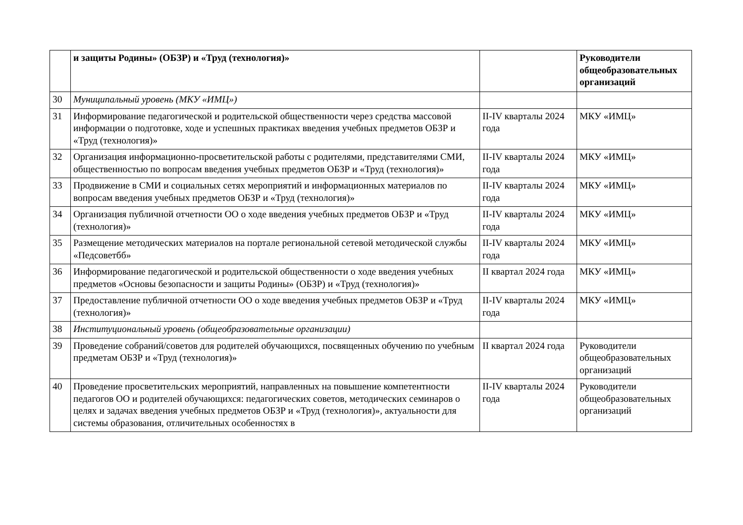| | и защиты Родины» (ОБЗР) и «Труд (технология)» | | Руководители общеобразовательных организаций |
| 30 | Муниципальный уровень (МКУ «ИМЦ») | | |
| 31 | Информирование педагогической и родительской общественности через средства массовой информации о подготовке, ходе и успешных практиках введения учебных предметов ОБЗР и «Труд (технология)» | II-IV кварталы 2024 года | МКУ «ИМЦ» |
| 32 | Организация информационно-просветительской работы с родителями, представителями СМИ, общественностью по вопросам введения учебных предметов ОБЗР и «Труд (технология)» | II-IV кварталы 2024 года | МКУ «ИМЦ» |
| 33 | Продвижение в СМИ и социальных сетях мероприятий и информационных материалов по вопросам введения учебных предметов ОБЗР и «Труд (технология)» | II-IV кварталы 2024 года | МКУ «ИМЦ» |
| 34 | Организация публичной отчетности ОО о ходе введения учебных предметов ОБЗР и «Труд (технология)» | II-IV кварталы 2024 года | МКУ «ИМЦ» |
| 35 | Размещение методических материалов на портале региональной сетевой методической службы «Педсоветбб» | II-IV кварталы 2024 года | МКУ «ИМЦ» |
| 36 | Информирование педагогической и родительской общественности о ходе введения учебных предметов «Основы безопасности и защиты Родины» (ОБЗР) и «Труд (технология)» | II квартал 2024 года | МКУ «ИМЦ» |
| 37 | Предоставление публичной отчетности ОО о ходе введения учебных предметов ОБЗР и «Труд (технология)» | II-IV кварталы 2024 года | МКУ «ИМЦ» |
| 38 | Институциональный уровень (общеобразовательные организации) | | |
| 39 | Проведение собраний/советов для родителей обучающихся, посвященных обучению по учебным предметам ОБЗР и «Труд (технология)» | II квартал 2024 года | Руководители общеобразовательных организаций |
| 40 | Проведение просветительских мероприятий, направленных на повышение компетентности педагогов ОО и родителей обучающихся: педагогических советов, методических семинаров о целях и задачах введения учебных предметов ОБЗР и «Труд (технология)», актуальности для системы образования, отличительных особенностях в | II-IV кварталы 2024 года | Руководители общеобразовательных организаций |